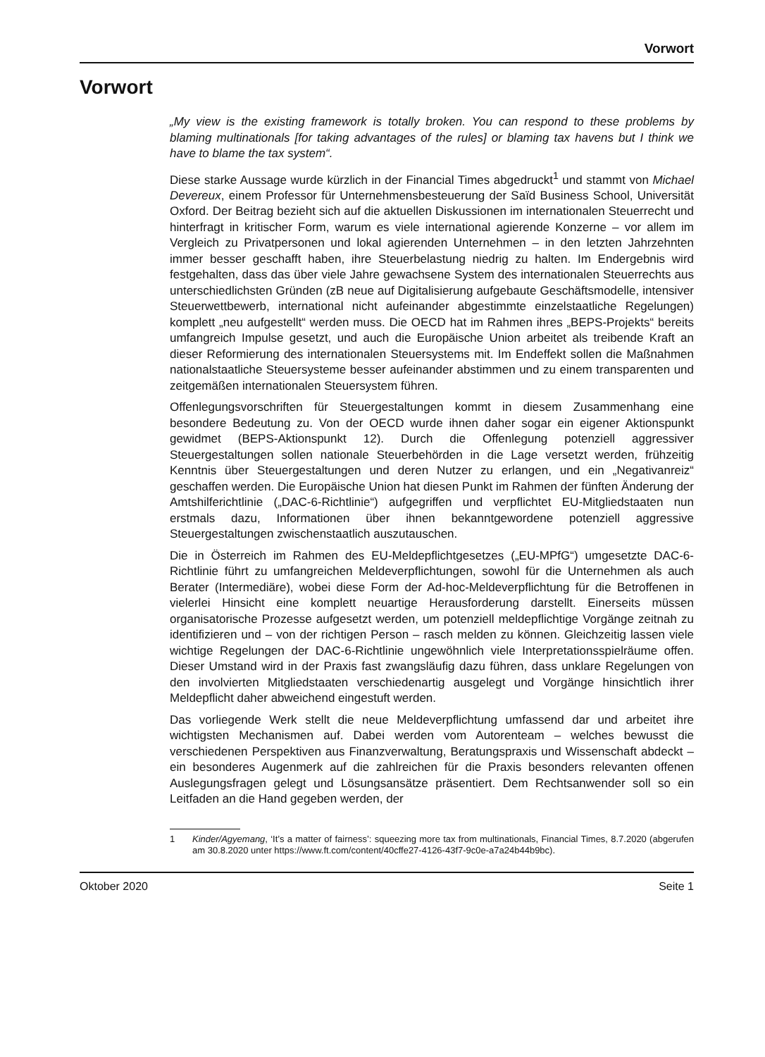Vorwort
Vorwort
„My view is the existing framework is totally broken. You can respond to these problems by blaming multinationals [for taking advantages of the rules] or blaming tax havens but I think we have to blame the tax system“.
Diese starke Aussage wurde kürzlich in der Financial Times abgedruckt<sup>1</sup> und stammt von Michael Devereux, einem Professor für Unternehmensbesteuerung der Saïd Business School, Universität Oxford. Der Beitrag bezieht sich auf die aktuellen Diskussionen im internationalen Steuerrecht und hinterfragt in kritischer Form, warum es viele international agierende Konzerne – vor allem im Vergleich zu Privatpersonen und lokal agierenden Unternehmen – in den letzten Jahrzehnten immer besser geschafft haben, ihre Steuerbelastung niedrig zu halten. Im Endergebnis wird festgehalten, dass das über viele Jahre gewachsene System des internationalen Steuerrechts aus unterschiedlichsten Gründen (zB neue auf Digitalisierung aufgebaute Geschäftsmodelle, intensiver Steuerwettbewerb, international nicht aufeinander abgestimmte einzelstaatliche Regelungen) komplett „neu aufgestellt“ werden muss. Die OECD hat im Rahmen ihres „BEPS-Projekts“ bereits umfangreich Impulse gesetzt, und auch die Europäische Union arbeitet als treibende Kraft an dieser Reformierung des internationalen Steuersystems mit. Im Endeffekt sollen die Maßnahmen nationalstaatliche Steuersysteme besser aufeinander abstimmen und zu einem transparenten und zeitgemäßen internationalen Steuersystem führen.
Offenlegungsvorschriften für Steuergestaltungen kommt in diesem Zusammenhang eine besondere Bedeutung zu. Von der OECD wurde ihnen daher sogar ein eigener Aktionspunkt gewidmet (BEPS-Aktionspunkt 12). Durch die Offenlegung potenziell aggressiver Steuergestaltungen sollen nationale Steuerbehörden in die Lage versetzt werden, frühzeitig Kenntnis über Steuergestaltungen und deren Nutzer zu erlangen, und ein „Negativanreiz“ geschaffen werden. Die Europäische Union hat diesen Punkt im Rahmen der fünften Änderung der Amtshilferichtlinie („DAC-6-Richtlinie“) aufgegriffen und verpflichtet EU-Mitgliedstaaten nun erstmals dazu, Informationen über ihnen bekanntgewordene potenziell aggressive Steuergestaltungen zwischenstaatlich auszutauschen.
Die in Österreich im Rahmen des EU-Meldepflichtgesetzes („EU-MPfG“) umgesetzte DAC-6-Richtlinie führt zu umfangreichen Meldeverpflichtungen, sowohl für die Unternehmen als auch Berater (Intermediäre), wobei diese Form der Ad-hoc-Meldeverpflichtung für die Betroffenen in vielerlei Hinsicht eine komplett neuartige Herausforderung darstellt. Einerseits müssen organisatorische Prozesse aufgesetzt werden, um potenziell meldepflichtige Vorgänge zeitnah zu identifizieren und – von der richtigen Person – rasch melden zu können. Gleichzeitig lassen viele wichtige Regelungen der DAC-6-Richtlinie ungewöhnlich viele Interpretationsspielräume offen. Dieser Umstand wird in der Praxis fast zwangsläufig dazu führen, dass unklare Regelungen von den involvierten Mitgliedstaaten verschiedenartig ausgelegt und Vorgänge hinsichtlich ihrer Meldepflicht daher abweichend eingestuft werden.
Das vorliegende Werk stellt die neue Meldeverpflichtung umfassend dar und arbeitet ihre wichtigsten Mechanismen auf. Dabei werden vom Autorenteam – welches bewusst die verschiedenen Perspektiven aus Finanzverwaltung, Beratungspraxis und Wissenschaft abdeckt – ein besonderes Augenmerk auf die zahlreichen für die Praxis besonders relevanten offenen Auslegungsfragen gelegt und Lösungsansätze präsentiert. Dem Rechtsanwender soll so ein Leitfaden an die Hand gegeben werden, der
1 Kinder/Agyemang, ‘It’s a matter of fairness’: squeezing more tax from multinationals, Financial Times, 8.7.2020 (abgerufen am 30.8.2020 unter https://www.ft.com/content/40cffe27-4126-43f7-9c0e-a7a24b44b9bc).
Oktober 2020 Seite 1